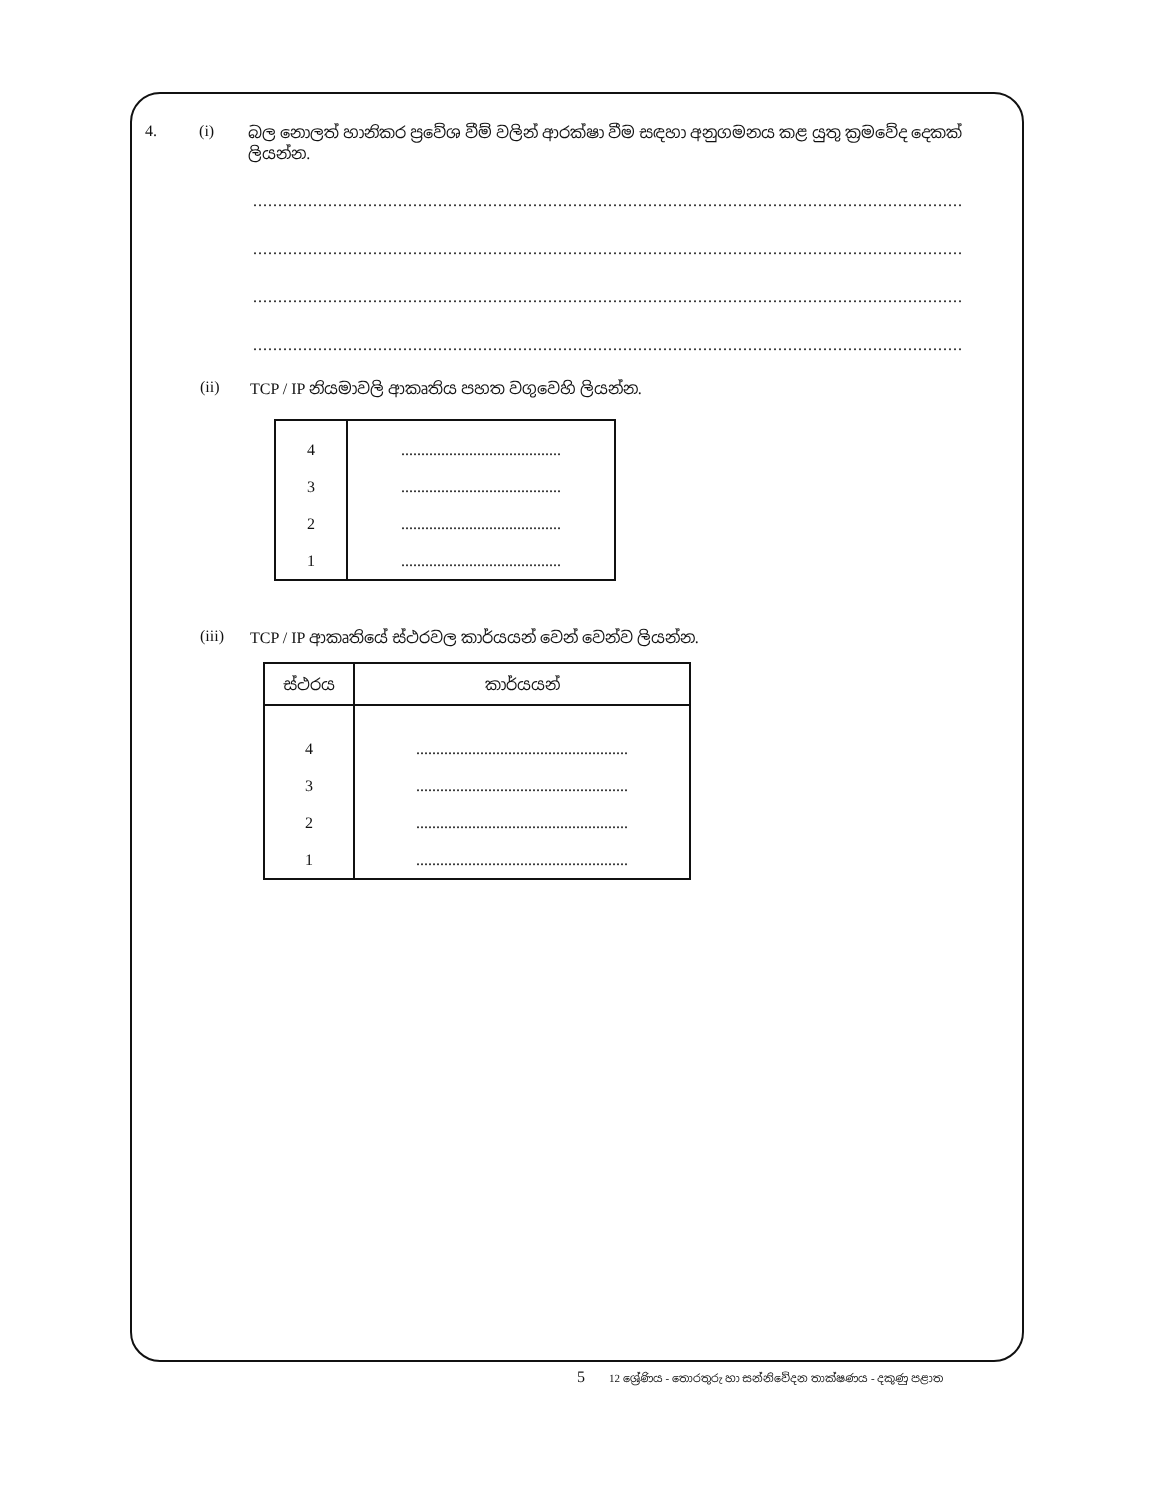4. (i) බල නොලත් හානිකර ප්‍රවේශ වීම් වලින් ආරක්ෂා වීම සඳහා අනුගමනය කළ යුතු ක්‍රමවේද දෙකක් ලියන්න.
..............................................................................................................................................
..............................................................................................................................................
..............................................................................................................................................
..............................................................................................................................................
(ii) TCP / IP නියමාවලි ආකෘතිය පහත වගුවෙහි ලියන්න.
| 4 | ........................................ |
| 3 | ........................................ |
| 2 | ........................................ |
| 1 | ........................................ |
(iii) TCP / IP ආකෘතියේ ස්ථරවල කාර්යයන් වෙන් වෙන්ව ලියන්න.
| ස්ථරය | කාර්යයන් |
| --- | --- |
| 4 | ..................................................... |
| 3 | ..................................................... |
| 2 | ..................................................... |
| 1 | ..................................................... |
5 12 ශ්‍රේණිය - තොරතුරු හා සන්නිවේදන තාක්ෂණය - දකුණු පළාත